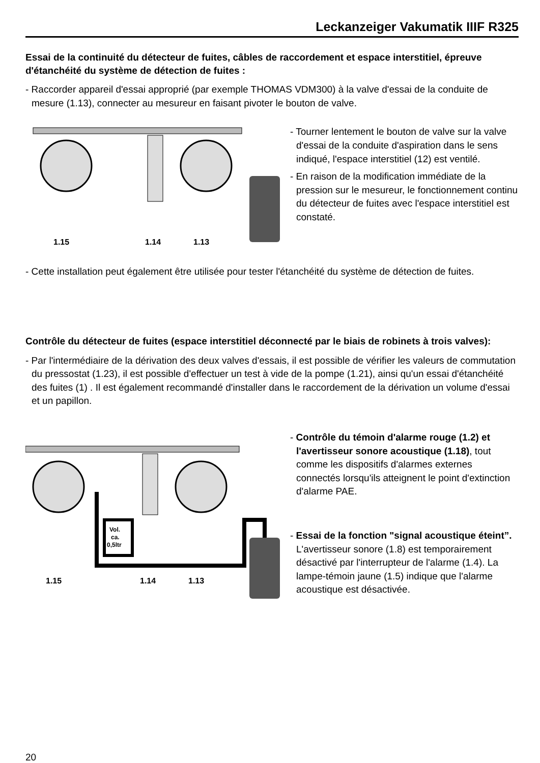Leckanzeiger Vakumatik IIIF R325
Essai de la continuité du détecteur de fuites, câbles de raccordement et espace interstitiel, épreuve d'étanchéité du système de détection de fuites :
- Raccorder appareil d'essai approprié (par exemple THOMAS VDM300) à la valve d'essai de la conduite de mesure (1.13), connecter au mesureur en faisant pivoter le bouton de valve.
1.15
1.14
1.13
- Tourner lentement le bouton de valve sur la valve d'essai de la conduite d'aspiration dans le sens indiqué, l'espace interstitiel (12) est ventilé.
- En raison de la modification immédiate de la pression sur le mesureur, le fonctionnement continu du détecteur de fuites avec l'espace interstitiel est constaté.
- Cette installation peut également être utilisée pour tester l'étanchéité du système de détection de fuites.
Contrôle du détecteur de fuites (espace interstitiel déconnecté par le biais de robinets à trois valves):
- Par l'intermédiaire de la dérivation des deux valves d'essais, il est possible de vérifier les valeurs de commutation du pressostat (1.23), il est possible d'effectuer un test à vide de la pompe (1.21), ainsi qu'un essai d'étanchéité des fuites (1) . Il est également recommandé d'installer dans le raccordement de la dérivation un volume d'essai et un papillon.
Vol.
ca.
0,5ltr
1.15
1.14
1.13
- Contrôle du témoin d'alarme rouge (1.2) et l'avertisseur sonore acoustique (1.18), tout comme les dispositifs d'alarmes externes connectés lorsqu'ils atteignent le point d'extinction d'alarme PAE.
- Essai de la fonction "signal acoustique éteint”. L'avertisseur sonore (1.8) est temporairement désactivé par l'interrupteur de l'alarme (1.4). La lampe-témoin jaune (1.5) indique que l'alarme acoustique est désactivée.
20